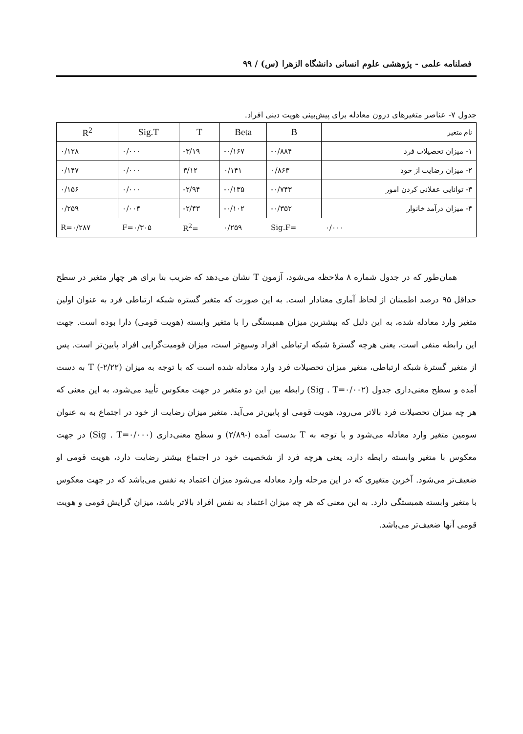فصلنامه علمی - پژوهشی علوم انسانی دانشگاه الزهرا (س) / ۹۹
جدول ۷- عناصر متغیرهای درون معادله برای پیش‌بینی هویت دینی افراد.
| نام متغیر | B | Beta | T | Sig.T | R<sup>2</sup> |
| --- | --- | --- | --- | --- | --- |
| ۱- میزان تحصیلات فرد | -۰/۸۸۴ | -۰/۱۶۷ | -۳/۱۹ | ۰/۰۰۰ | ۰/۱۲۸ |
| ۲- میزان رضایت از خود | ۰/۸۶۳ | ۰/۱۴۱ | ۳/۱۲ | ۰/۰۰۰ | ۰/۱۴۷ |
| ۳- توانایی عقلانی کردن امور | -۰/۷۴۳ | -۰/۱۳۵ | -۲/۹۴ | ۰/۰۰۰ | ۰/۱۵۶ |
| ۴- میزان درآمد خانوار | -۰/۳۵۲ | -۰/۱۰۲ | -۲/۴۳ | ۰/۰۰۴ | ۰/۲۵۹ |
| ۰/۰۰۰ | Sig.F= | ۰/۲۵۹ | R<sup>2</sup>= | F=۰/۳۰۵ | R=۰/۲۸۷ |
همان‌طور که در جدول شماره ۸ ملاحظه می‌شود، آزمون T نشان می‌دهد که ضریب بتا برای هر چهار متغیر در سطح حداقل ۹۵ درصد اطمینان از لحاظ آماری معنادار است. به این صورت که متغیر گستره شبکه ارتباطی فرد به عنوان اولین متغیر وارد معادله شده، به این دلیل که بیشترین میزان همبستگی را با متغیر وابسته (هویت قومی) دارا بوده است. جهت این رابطه منفی است، یعنی هرچه گسترهٔ شبکه ارتباطی افراد وسیع‌تر است، میزان قومیت‌گرایی افراد پایین‌تر است. پس از متغیر گسترهٔ شبکه ارتباطی، متغیر میزان تحصیلات فرد وارد معادله شده است که با توجه به میزان T (-۲/۲۲) به دست آمده و سطح معنی‌داری جدول (Sig . T=۰/۰۰۲) رابطه بین این دو متغیر در جهت معکوس تأیید می‌شود، به این معنی که هر چه میزان تحصیلات فرد بالاتر می‌رود، هویت قومی او پایین‌تر می‌آید. متغیر میزان رضایت از خود در اجتماع به به عنوان سومین متغیر وارد معادله می‌شود و با توجه به T بدست آمده (-۲/۸۹) و سطح معنی‌داری (Sig . T=۰/۰۰۰) در جهت معکوس با متغیر وابسته رابطه دارد، یعنی هرچه فرد از شخصیت خود در اجتماع بیشتر رضایت دارد، هویت قومی او ضعیف‌تر می‌شود. آخرین متغیری که در این مرحله وارد معادله می‌شود میزان اعتماد به نفس می‌باشد که در جهت معکوس با متغیر وابسته همبستگی دارد. به این معنی که هر چه میزان اعتماد به نفس افراد بالاتر باشد، میزان گرایش قومی و هویت قومی آنها ضعیف‌تر می‌باشد.